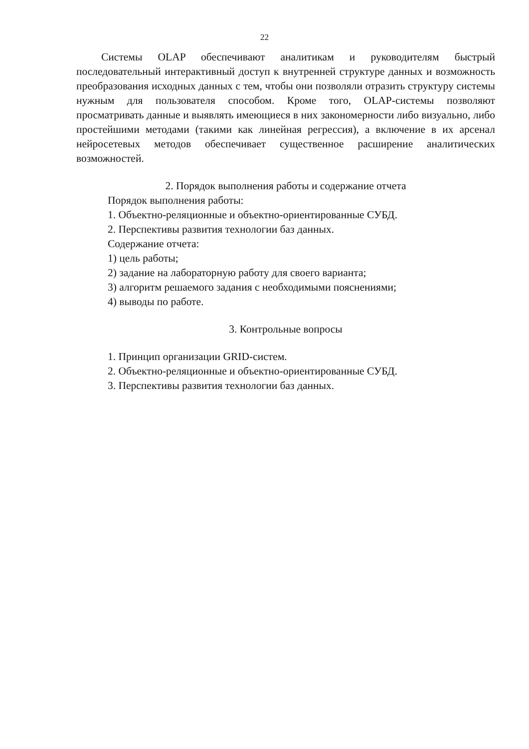22
Системы OLAP обеспечивают аналитикам и руководителям быстрый последовательный интерактивный доступ к внутренней структуре данных и возможность преобразования исходных данных с тем, чтобы они позволяли отразить структуру системы нужным для пользователя способом. Кроме того, OLAP-системы позволяют просматривать данные и выявлять имеющиеся в них закономерности либо визуально, либо простейшими методами (такими как линейная регрессия), а включение в их арсенал нейросетевых методов обеспечивает существенное расширение аналитических возможностей.
2. Порядок выполнения работы и содержание отчета
Порядок выполнения работы:
1. Объектно-реляционные и объектно-ориентированные СУБД.
2. Перспективы развития технологии баз данных.
Содержание отчета:
1) цель работы;
2) задание на лабораторную работу для своего варианта;
3) алгоритм решаемого задания с необходимыми пояснениями;
4) выводы по работе.
3. Контрольные вопросы
1. Принцип организации GRID-систем.
2. Объектно-реляционные и объектно-ориентированные СУБД.
3. Перспективы развития технологии баз данных.